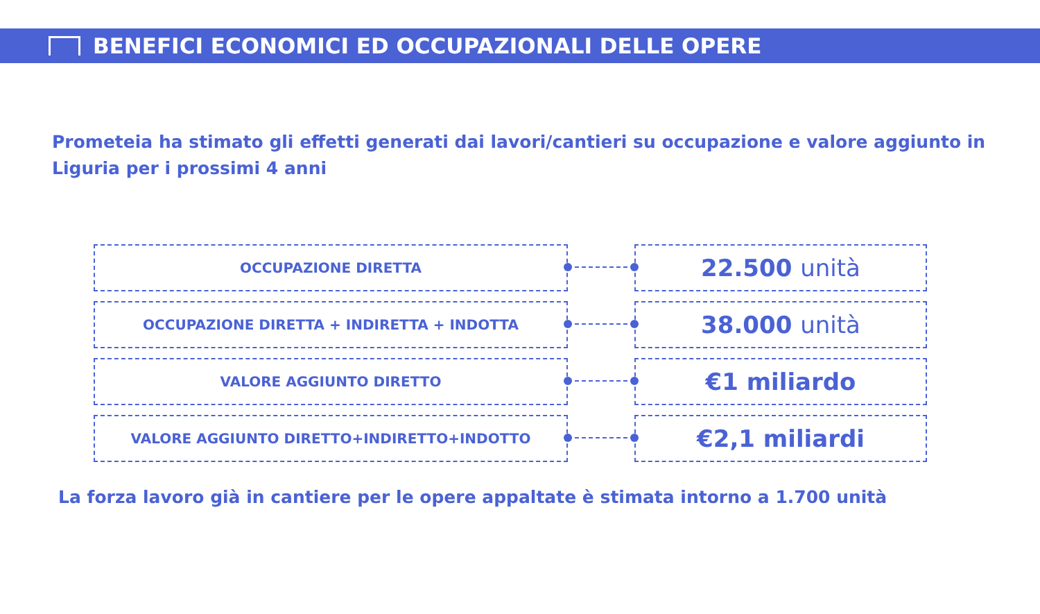BENEFICI ECONOMICI ED OCCUPAZIONALI DELLE OPERE
Prometeia ha stimato gli effetti generati dai lavori/cantieri su occupazione e valore aggiunto in Liguria per i prossimi 4 anni
OCCUPAZIONE DIRETTA
22.500 unità
OCCUPAZIONE DIRETTA + INDIRETTA + INDOTTA
38.000 unità
VALORE AGGIUNTO DIRETTO
€1 miliardo
VALORE AGGIUNTO DIRETTO+INDIRETTO+INDOTTO
€2,1 miliardi
La forza lavoro già in cantiere per le opere appaltate è stimata intorno a 1.700 unità